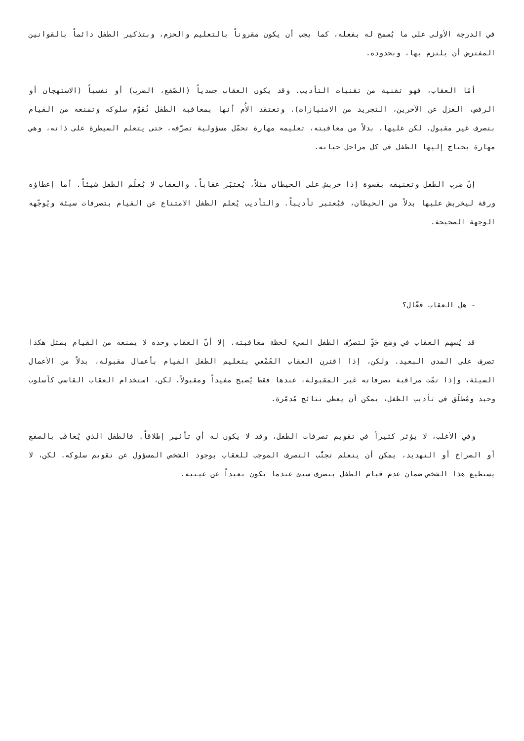في الدرجة الأولى على ما يُسمح له بفعله، كما يجب أن يكون مقروناً بالتعليم والحزم، وبتذكير الطفل دائماً بالقوانين المفترض أن يلتزم بها، وبحدوده.
أمّا العقاب، فهو تقنية من تقنيات التأديب. وقد يكون العقاب جسدياً (الصّفع، الضرب) أو نفسياً (الاستهجان أو الرفض، العزل عن الآخرين، التجريد من الامتيازات). وتعتقد الأُم أنها بمعاقبة الطفل تُقوّم سلوكه وتمنعه من القيام بتصرف غير مقبول. لكن عليها، بدلاً من معاقبته، تعليمه مهارة تحمّل مسؤولية تصرّفه، حتى يتعلم السيطرة على ذاته، وهي مهارة يحتاج إليها الطفل في كل مراحل حياته.
إنّ ضرب الطفل وتعنيفه بقسوة إذا خربش على الحيطان مثلاً، يُعتبَر عقاباً. والعقاب لا يُعلّم الطفل شيئاً. أما إعطاؤه ورقة ليخربش عليها بدلاً من الحيطان، فيُعتبر تأديباً. والتأديب يُعلم الطفل الامتناع عن القيام بتصرفات سيئة ويُوجّهه الوجهة الصحيحة.
- هل العقاب فعّال؟
قد يُسهم العقاب في وضع حَدٍّ لتصرُّف الطفل السيء لحظة معاقبته. إلا أنّ العقاب وحده لا يمنعه من القيام بمثل هكذا تصرف على المدى البعيد. ولكن، إذا اقترن العقاب القَمْعي بتعليم الطفل القيام بأعمال مقبولة، بدلاً من الأعمال السيئة، وإذا تمّت مراقبة تصرفاته غير المقبولة، عندها فقط يُصبح مفيداً ومقبولاً. لكن، استخدام العقاب القاسي كأسلوب وحيد ومُطلَق في تأديب الطفل، يمكن أن يعطي نتائج مُدمّرة.
وفي الأغلب، لا يؤثر كثيراً في تقويم تصرفات الطفل، وقد لا يكون له أي تأثير إطلاقاً. فالطفل الذي يُعاقَب بالصفع أو الصراخ أو التهديد، يمكن أن يتعلم تجنُّب التصرف الموجب للعقاب بوجود الشخص المسؤول عن تقويم سلوكه. لكن، لا يستطيع هذا الشخص ضمان عدم قيام الطفل بتصرف سيئ عندما يكون بعيداً عن عينيه.